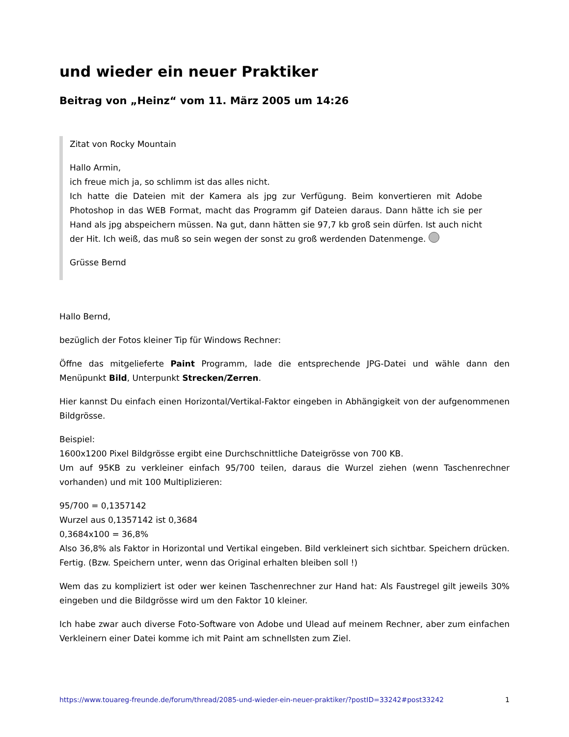und wieder ein neuer Praktiker
Beitrag von „Heinz“ vom 11. März 2005 um 14:26
Zitat von Rocky Mountain
Hallo Armin,
ich freue mich ja, so schlimm ist das alles nicht.
Ich hatte die Dateien mit der Kamera als jpg zur Verfügung. Beim konvertieren mit Adobe Photoshop in das WEB Format, macht das Programm gif Dateien daraus. Dann hätte ich sie per Hand als jpg abspeichern müssen. Na gut, dann hätten sie 97,7 kb groß sein dürfen. Ist auch nicht der Hit. Ich weiß, das muß so sein wegen der sonst zu groß werdenden Datenmenge.
Grüsse Bernd
Hallo Bernd,
bezüglich der Fotos kleiner Tip für Windows Rechner:
Öffne das mitgelieferte Paint Programm, lade die entsprechende JPG-Datei und wähle dann den Menüpunkt Bild, Unterpunkt Strecken/Zerren.
Hier kannst Du einfach einen Horizontal/Vertikal-Faktor eingeben in Abhängigkeit von der aufgenommenen Bildgrösse.
Beispiel:
1600x1200 Pixel Bildgrösse ergibt eine Durchschnittliche Dateigrösse von 700 KB.
Um auf 95KB zu verkleiner einfach 95/700 teilen, daraus die Wurzel ziehen (wenn Taschenrechner vorhanden) und mit 100 Multiplizieren:
95/700 = 0,1357142
Wurzel aus 0,1357142 ist 0,3684
0,3684x100 = 36,8%
Also 36,8% als Faktor in Horizontal und Vertikal eingeben. Bild verkleinert sich sichtbar. Speichern drücken. Fertig. (Bzw. Speichern unter, wenn das Original erhalten bleiben soll !)
Wem das zu kompliziert ist oder wer keinen Taschenrechner zur Hand hat: Als Faustregel gilt jeweils 30% eingeben und die Bildgrösse wird um den Faktor 10 kleiner.
Ich habe zwar auch diverse Foto-Software von Adobe und Ulead auf meinem Rechner, aber zum einfachen Verkleinern einer Datei komme ich mit Paint am schnellsten zum Ziel.
https://www.touareg-freunde.de/forum/thread/2085-und-wieder-ein-neuer-praktiker/?postID=33242#post33242 1